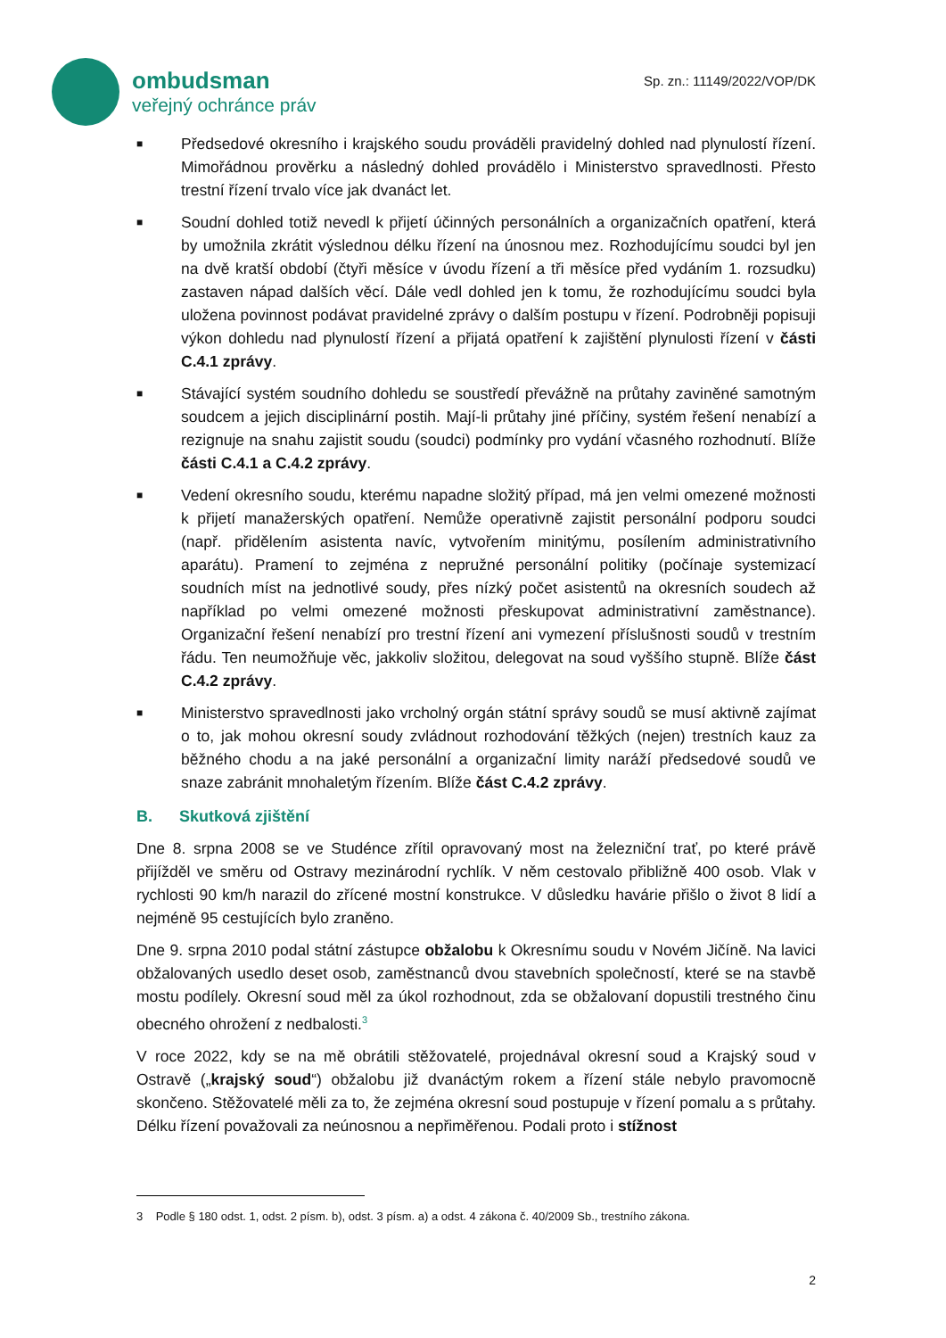ombudsman
veřejný ochránce práv
Sp. zn.: 11149/2022/VOP/DK
■ Předsedové okresního i krajského soudu prováděli pravidelný dohled nad plynulostí řízení. Mimořádnou prověrku a následný dohled provádělo i Ministerstvo spravedlnosti. Přesto trestní řízení trvalo více jak dvanáct let.
■ Soudní dohled totiž nevedl k přijetí účinných personálních a organizačních opatření, která by umožnila zkrátit výslednou délku řízení na únosnou mez. Rozhodujícímu soudci byl jen na dvě kratší období (čtyři měsíce v úvodu řízení a tři měsíce před vydáním 1. rozsudku) zastaven nápad dalších věcí. Dále vedl dohled jen k tomu, že rozhodujícímu soudci byla uložena povinnost podávat pravidelné zprávy o dalším postupu v řízení. Podrobněji popisuji výkon dohledu nad plynulostí řízení a přijatá opatření k zajištění plynulosti řízení v části C.4.1 zprávy.
■ Stávající systém soudního dohledu se soustředí převážně na průtahy zaviněné samotným soudcem a jejich disciplinární postih. Mají-li průtahy jiné příčiny, systém řešení nenabízí a rezignuje na snahu zajistit soudu (soudci) podmínky pro vydání včasného rozhodnutí. Blíže části C.4.1 a C.4.2 zprávy.
■ Vedení okresního soudu, kterému napadne složitý případ, má jen velmi omezené možnosti k přijetí manažerských opatření. Nemůže operativně zajistit personální podporu soudci (např. přidělením asistenta navíc, vytvořením minitýmu, posílením administrativního aparátu). Pramení to zejména z nepružné personální politiky (počínaje systemizací soudních míst na jednotlivé soudy, přes nízký počet asistentů na okresních soudech až například po velmi omezené možnosti přeskupovat administrativní zaměstnance). Organizační řešení nenabízí pro trestní řízení ani vymezení příslušnosti soudů v trestním řádu. Ten neumožňuje věc, jakkoliv složitou, delegovat na soud vyššího stupně. Blíže část C.4.2 zprávy.
■ Ministerstvo spravedlnosti jako vrcholný orgán státní správy soudů se musí aktivně zajímat o to, jak mohou okresní soudy zvládnout rozhodování těžkých (nejen) trestních kauz za běžného chodu a na jaké personální a organizační limity naráží předsedové soudů ve snaze zabránit mnohaletým řízením. Blíže část C.4.2 zprávy.
B. Skutková zjištění
Dne 8. srpna 2008 se ve Studénce zřítil opravovaný most na železniční trať, po které právě přijížděl ve směru od Ostravy mezinárodní rychlík. V něm cestovalo přibližně 400 osob. Vlak v rychlosti 90 km/h narazil do zřícené mostní konstrukce. V důsledku havárie přišlo o život 8 lidí a nejméně 95 cestujících bylo zraněno.
Dne 9. srpna 2010 podal státní zástupce obžalobu k Okresnímu soudu v Novém Jičíně. Na lavici obžalovaných usedlo deset osob, zaměstnanců dvou stavebních společností, které se na stavbě mostu podílely. Okresní soud měl za úkol rozhodnout, zda se obžalovaní dopustili trestného činu obecného ohrožení z nedbalosti.<sup>3</sup>
V roce 2022, kdy se na mě obrátili stěžovatelé, projednával okresní soud a Krajský soud v Ostravě („krajský soud“) obžalobu již dvanáctým rokem a řízení stále nebylo pravomocně skončeno. Stěžovatelé měli za to, že zejména okresní soud postupuje v řízení pomalu a s průtahy. Délku řízení považovali za neúnosnou a nepřiměřenou. Podali proto i stížnost
3 Podle § 180 odst. 1, odst. 2 písm. b), odst. 3 písm. a) a odst. 4 zákona č. 40/2009 Sb., trestního zákona.
2